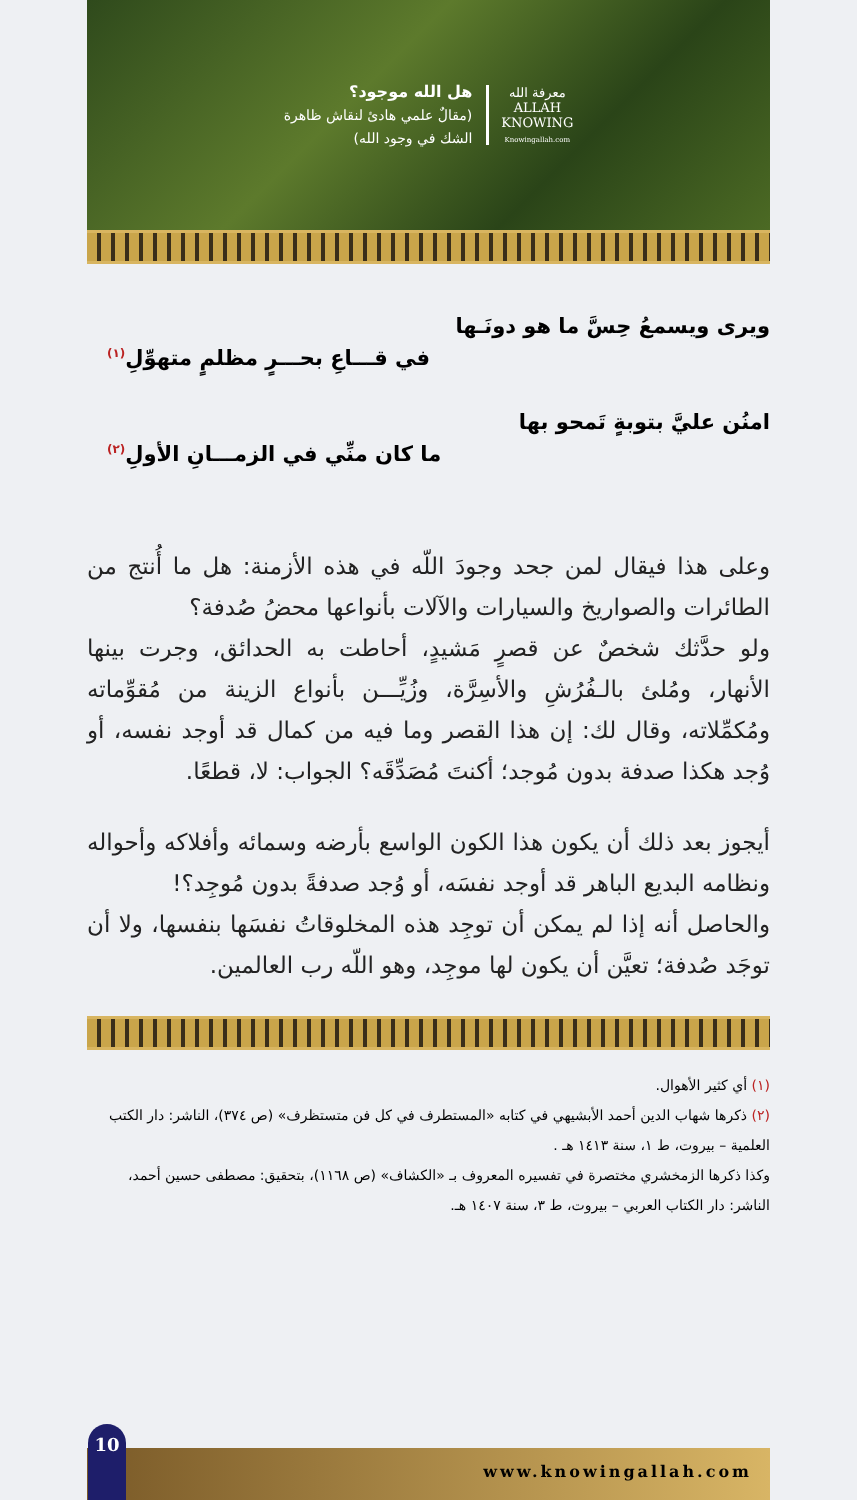معرفة الله
ALLAH
KNOWING
Knowingallah.com
هل الله موجود؟
(مقالٌ علمي هادئ لنقاش ظاهرة
الشك في وجود الله)
ويرى ويسمعُ حِسَّ ما هو دونَـها
في قـــاعِ بحـــرٍ مظلمٍ متهوِّلِ<sup>(١)</sup>
امنُن عليَّ بتوبةٍ تَمحو بها
ما كان منِّي في الزمـــانِ الأولِ<sup>(٢)</sup>
وعلى هذا فيقال لمن جحد وجودَ اللّه في هذه الأزمنة: هل ما أُنتج من الطائرات والصواريخ والسيارات والآلات بأنواعها محضُ صُدفة؟
ولو حدَّثك شخصٌ عن قصرٍ مَشيدٍ، أحاطت به الحدائق، وجرت بينها الأنهار، ومُلئ بالـفُرُشِ والأسِرَّة، وزُيِّـــن بأنواع الزينة من مُقوِّماته ومُكمِّلاته، وقال لك: إن هذا القصر وما فيه من كمال قد أوجد نفسه، أو وُجد هكذا صدفة بدون مُوجد؛ أكنتَ مُصَدِّقَه؟ الجواب: لا، قطعًا.
أيجوز بعد ذلك أن يكون هذا الكون الواسع بأرضه وسمائه وأفلاكه وأحواله ونظامه البديع الباهر قد أوجد نفسَه، أو وُجد صدفةً بدون مُوجِد؟!
والحاصل أنه إذا لم يمكن أن توجِد هذه المخلوقاتُ نفسَها بنفسها، ولا أن توجَد صُدفة؛ تعيَّن أن يكون لها موجِد، وهو اللّه رب العالمين.
(١) أي كثير الأهوال.
(٢) ذكرها شهاب الدين أحمد الأبشيهي في كتابه «المستطرف في كل فن متستظرف» (ص ٣٧٤)، الناشر: دار الكتب العلمية – بيروت، ط ١، سنة ١٤١٣ هـ .
وكذا ذكرها الزمخشري مختصرة في تفسيره المعروف بـ «الكشاف» (ص ١١٦٨)، بتحقيق: مصطفى حسين أحمد، الناشر: دار الكتاب العربي – بيروت، ط ٣، سنة ١٤٠٧ هـ.
www.knowingallah.com 10